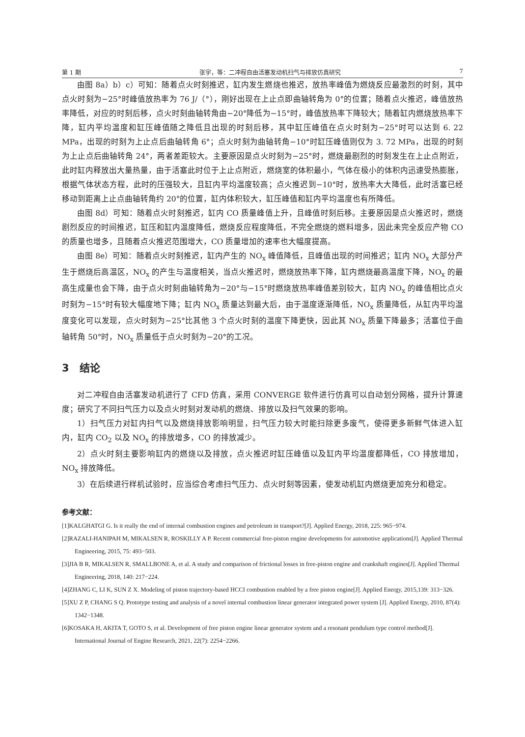第 1 期 张宇，等：二冲程自由活塞发动机扫气与排放仿真研究 7
由图 8a）b）c）可知：随着点火时刻推迟，缸内发生燃烧也推迟，放热率峰值为燃烧反应最激烈的时刻，其中点火时刻为−25°时峰值放热率为 76 J/（°），刚好出现在上止点即曲轴转角为 0°的位置；随着点火推迟，峰值放热率降低，对应的时刻后移，点火时刻曲轴转角由−20°降低为−15°时，峰值放热率下降较大；随着缸内燃烧放热率下降，缸内平均温度和缸压峰值随之降低且出现的时刻后移，其中缸压峰值在点火时刻为−25°时可以达到 6. 22 MPa，出现的时刻为上止点后曲轴转角 6°；点火时刻为曲轴转角−10°时缸压峰值则仅为 3. 72 MPa，出现的时刻为上止点后曲轴转角 24°，两者差距较大。主要原因是点火时刻为−25°时，燃烧最剧烈的时刻发生在上止点附近，此时缸内释放出大量热量，由于活塞此时位于上止点附近，燃烧室的体积最小，气体在极小的体积内迅速受热膨胀，根据气体状态方程，此时的压强较大，且缸内平均温度较高；点火推迟到−10°时，放热率大大降低，此时活塞已经移动到距离上止点曲轴转角约 20°的位置，缸内体积较大，缸压峰值和缸内平均温度也有所降低。
由图 8d）可知：随着点火时刻推迟，缸内 CO 质量峰值上升，且峰值时刻后移。主要原因是点火推迟时，燃烧剧烈反应的时间推迟，缸压和缸内温度降低，燃烧反应程度降低，不完全燃烧的燃料增多，因此未完全反应产物 CO 的质量也增多，且随着点火推迟范围增大，CO 质量增加的速率也大幅度提高。
由图 8e）可知：随着点火时刻推迟，缸内产生的 NO<sub>x</sub> 峰值降低，且峰值出现的时间推迟；缸内 NO<sub>x</sub> 大部分产生于燃烧后高温区，NO<sub>x</sub> 的产生与温度相关，当点火推迟时，燃烧放热率下降，缸内燃烧最高温度下降，NO<sub>x</sub> 的最高生成量也会下降，由于点火时刻曲轴转角为−20°与−15°时燃烧放热率峰值差别较大，缸内 NO<sub>x</sub> 的峰值相比点火时刻为−15°时有较大幅度地下降；缸内 NO<sub>x</sub> 质量达到最大后，由于温度逐渐降低，NO<sub>x</sub> 质量降低，从缸内平均温度变化可以发现，点火时刻为−25°比其他 3 个点火时刻的温度下降更快，因此其 NO<sub>x</sub> 质量下降最多；活塞位于曲轴转角 50°时，NO<sub>x</sub> 质量低于点火时刻为−20°的工况。
3　结论
对二冲程自由活塞发动机进行了 CFD 仿真，采用 CONVERGE 软件进行仿真可以自动划分网格，提升计算速度；研究了不同扫气压力以及点火时刻对发动机的燃烧、排放以及扫气效果的影响。
1）扫气压力对缸内扫气以及燃烧排放影响明显，扫气压力较大时能扫除更多废气，使得更多新鲜气体进入缸内，缸内 CO<sub>2</sub> 以及 NO<sub>x</sub> 的排放增多，CO 的排放减少。
2）点火时刻主要影响缸内的燃烧以及排放，点火推迟时缸压峰值以及缸内平均温度都降低，CO 排放增加，NO<sub>x</sub> 排放降低。
3）在后续进行样机试验时，应当综合考虑扫气压力、点火时刻等因素，使发动机缸内燃烧更加充分和稳定。
参考文献：
[1]KALGHATGI G. Is it really the end of internal combustion engines and petroleum in transport?[J]. Applied Energy, 2018, 225: 965−974.
[2]RAZALI-HANIPAH M, MIKALSEN R, ROSKILLY A P. Recent commercial free-piston engine developments for automotive applications[J]. Applied Thermal Engineering, 2015, 75: 493−503.
[3]JIA B R, MIKALSEN R, SMALLBONE A, et al. A study and comparison of frictional losses in free-piston engine and crankshaft engines[J]. Applied Thermal Engineering, 2018, 140: 217−224.
[4]ZHANG C, LI K, SUN Z X. Modeling of piston trajectory-based HCCI combustion enabled by a free piston engine[J]. Applied Energy, 2015,139: 313−326.
[5]XU Z P, CHANG S Q. Prototype testing and analysis of a novel internal combustion linear generator integrated power system [J]. Applied Energy, 2010, 87(4): 1342−1348.
[6]KOSAKA H, AKITA T, GOTO S, et al. Development of free piston engine linear generator system and a resonant pendulum type control method[J]. International Journal of Engine Research, 2021, 22(7): 2254−2266.